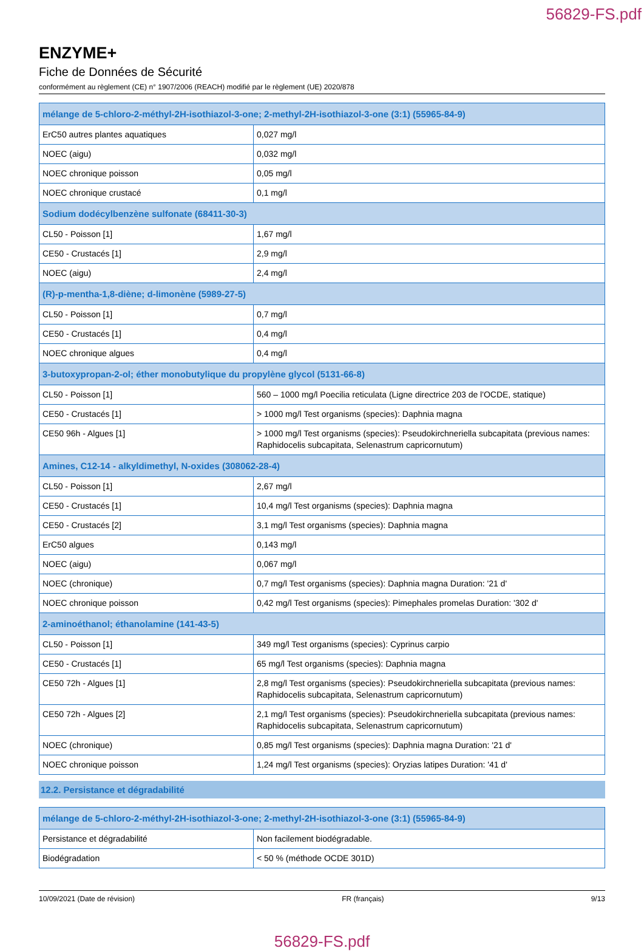56829-FS.pdf
ENZYME+
Fiche de Données de Sécurité
conformément au règlement (CE) n° 1907/2006 (REACH) modifié par le règlement (UE) 2020/878
| mélange de 5-chloro-2-méthyl-2H-isothiazol-3-one; 2-methyl-2H-isothiazol-3-one (3:1) (55965-84-9) | |
| --- | --- |
| ErC50 autres plantes aquatiques | 0,027 mg/l |
| NOEC (aigu) | 0,032 mg/l |
| NOEC chronique poisson | 0,05 mg/l |
| NOEC chronique crustacé | 0,1 mg/l |
| Sodium dodécylbenzène sulfonate (68411-30-3) | |
| CL50 - Poisson [1] | 1,67 mg/l |
| CE50 - Crustacés [1] | 2,9 mg/l |
| NOEC (aigu) | 2,4 mg/l |
| (R)-p-mentha-1,8-diène; d-limonène (5989-27-5) | |
| CL50 - Poisson [1] | 0,7 mg/l |
| CE50 - Crustacés [1] | 0,4 mg/l |
| NOEC chronique algues | 0,4 mg/l |
| 3-butoxypropan-2-ol; éther monobutylique du propylène glycol (5131-66-8) | |
| CL50 - Poisson [1] | 560 – 1000 mg/l Poecilia reticulata (Ligne directrice 203 de l'OCDE, statique) |
| CE50 - Crustacés [1] | > 1000 mg/l Test organisms (species): Daphnia magna |
| CE50 96h - Algues [1] | > 1000 mg/l Test organisms (species): Pseudokirchneriella subcapitata (previous names: Raphidocelis subcapitata, Selenastrum capricornutum) |
| Amines, C12-14 - alkyldimethyl, N-oxides (308062-28-4) | |
| CL50 - Poisson [1] | 2,67 mg/l |
| CE50 - Crustacés [1] | 10,4 mg/l Test organisms (species): Daphnia magna |
| CE50 - Crustacés [2] | 3,1 mg/l Test organisms (species): Daphnia magna |
| ErC50 algues | 0,143 mg/l |
| NOEC (aigu) | 0,067 mg/l |
| NOEC (chronique) | 0,7 mg/l Test organisms (species): Daphnia magna Duration: '21 d' |
| NOEC chronique poisson | 0,42 mg/l Test organisms (species): Pimephales promelas Duration: '302 d' |
| 2-aminoéthanol; éthanolamine (141-43-5) | |
| CL50 - Poisson [1] | 349 mg/l Test organisms (species): Cyprinus carpio |
| CE50 - Crustacés [1] | 65 mg/l Test organisms (species): Daphnia magna |
| CE50 72h - Algues [1] | 2,8 mg/l Test organisms (species): Pseudokirchneriella subcapitata (previous names: Raphidocelis subcapitata, Selenastrum capricornutum) |
| CE50 72h - Algues [2] | 2,1 mg/l Test organisms (species): Pseudokirchneriella subcapitata (previous names: Raphidocelis subcapitata, Selenastrum capricornutum) |
| NOEC (chronique) | 0,85 mg/l Test organisms (species): Daphnia magna Duration: '21 d' |
| NOEC chronique poisson | 1,24 mg/l Test organisms (species): Oryzias latipes Duration: '41 d' |
12.2. Persistance et dégradabilité
| mélange de 5-chloro-2-méthyl-2H-isothiazol-3-one; 2-methyl-2H-isothiazol-3-one (3:1) (55965-84-9) | |
| --- | --- |
| Persistance et dégradabilité | Non facilement biodégradable. |
| Biodégradation | < 50 % (méthode OCDE 301D) |
10/09/2021 (Date de révision) FR (français) 9/13
56829-FS.pdf